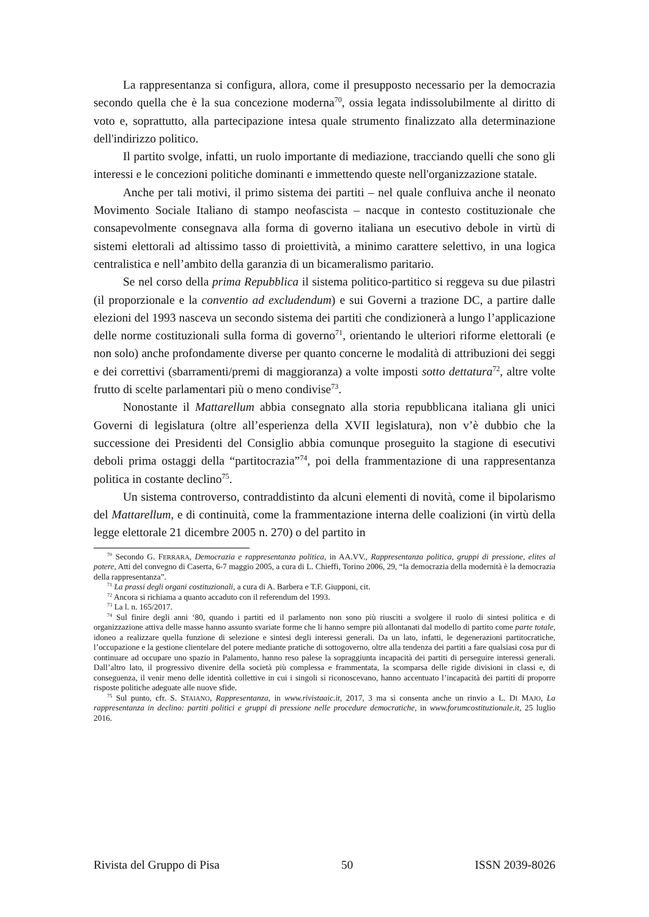La rappresentanza si configura, allora, come il presupposto necessario per la democrazia secondo quella che è la sua concezione moderna<sup>70</sup>, ossia legata indissolubilmente al diritto di voto e, soprattutto, alla partecipazione intesa quale strumento finalizzato alla determinazione dell'indirizzo politico.
Il partito svolge, infatti, un ruolo importante di mediazione, tracciando quelli che sono gli interessi e le concezioni politiche dominanti e immettendo queste nell'organizzazione statale.
Anche per tali motivi, il primo sistema dei partiti – nel quale confluiva anche il neonato Movimento Sociale Italiano di stampo neofascista – nacque in contesto costituzionale che consapevolmente consegnava alla forma di governo italiana un esecutivo debole in virtù di sistemi elettorali ad altissimo tasso di proiettività, a minimo carattere selettivo, in una logica centralistica e nell’ambito della garanzia di un bicameralismo paritario.
Se nel corso della prima Repubblica il sistema politico-partitico si reggeva su due pilastri (il proporzionale e la conventio ad excludendum) e sui Governi a trazione DC, a partire dalle elezioni del 1993 nasceva un secondo sistema dei partiti che condizionerà a lungo l’applicazione delle norme costituzionali sulla forma di governo<sup>71</sup>, orientando le ulteriori riforme elettorali (e non solo) anche profondamente diverse per quanto concerne le modalità di attribuzioni dei seggi e dei correttivi (sbarramenti/premi di maggioranza) a volte imposti sotto dettatura<sup>72</sup>, altre volte frutto di scelte parlamentari più o meno condivise<sup>73</sup>.
Nonostante il Mattarellum abbia consegnato alla storia repubblicana italiana gli unici Governi di legislatura (oltre all’esperienza della XVII legislatura), non v’è dubbio che la successione dei Presidenti del Consiglio abbia comunque proseguito la stagione di esecutivi deboli prima ostaggi della “partitocrazia”<sup>74</sup>, poi della frammentazione di una rappresentanza politica in costante declino<sup>75</sup>.
Un sistema controverso, contraddistinto da alcuni elementi di novità, come il bipolarismo del Mattarellum, e di continuità, come la frammentazione interna delle coalizioni (in virtù della legge elettorale 21 dicembre 2005 n. 270) o del partito in
<sup>70</sup> Secondo G. FERRARA, Democrazia e rappresentanza politica, in AA.VV., Rappresentanza politica, gruppi di pressione, elites al potere, Atti del convegno di Caserta, 6-7 maggio 2005, a cura di L. Chieffi, Torino 2006, 29, “la democrazia della modernità è la democrazia della rappresentanza”.
<sup>71</sup> La prassi degli organi costituzionali, a cura di A. Barbera e T.F. Giupponi, cit.
<sup>72</sup> Ancora si richiama a quanto accaduto con il referendum del 1993.
<sup>73</sup> La l. n. 165/2017.
<sup>74</sup> Sul finire degli anni ‘80, quando i partiti ed il parlamento non sono più riusciti a svolgere il ruolo di sintesi politica e di organizzazione attiva delle masse hanno assunto svariate forme che li hanno sempre più allontanati dal modello di partito come parte totale, idoneo a realizzare quella funzione di selezione e sintesi degli interessi generali. Da un lato, infatti, le degenerazioni partitocratiche, l’occupazione e la gestione clientelare del potere mediante pratiche di sottogoverno, oltre alla tendenza dei partiti a fare qualsiasi cosa pur di continuare ad occupare uno spazio in Palamento, hanno reso palese la sopraggiunta incapacità dei partiti di perseguire interessi generali. Dall’altro lato, il progressivo divenire della società più complessa e frammentata, la scomparsa delle rigide divisioni in classi e, di conseguenza, il venir meno delle identità collettive in cui i singoli si riconoscevano, hanno accentuato l’incapacità dei partiti di proporre risposte politiche adeguate alle nuove sfide.
<sup>75</sup> Sul punto, cfr. S. STAIANO, Rappresentanza, in www.rivistaaic.it, 2017, 3 ma si consenta anche un rinvio a L. DI MAJO, La rappresentanza in declino: partiti politici e gruppi di pressione nelle procedure democratiche, in www.forumcostituzionale.it, 25 luglio 2016.
Rivista del Gruppo di Pisa 50 ISSN 2039-8026